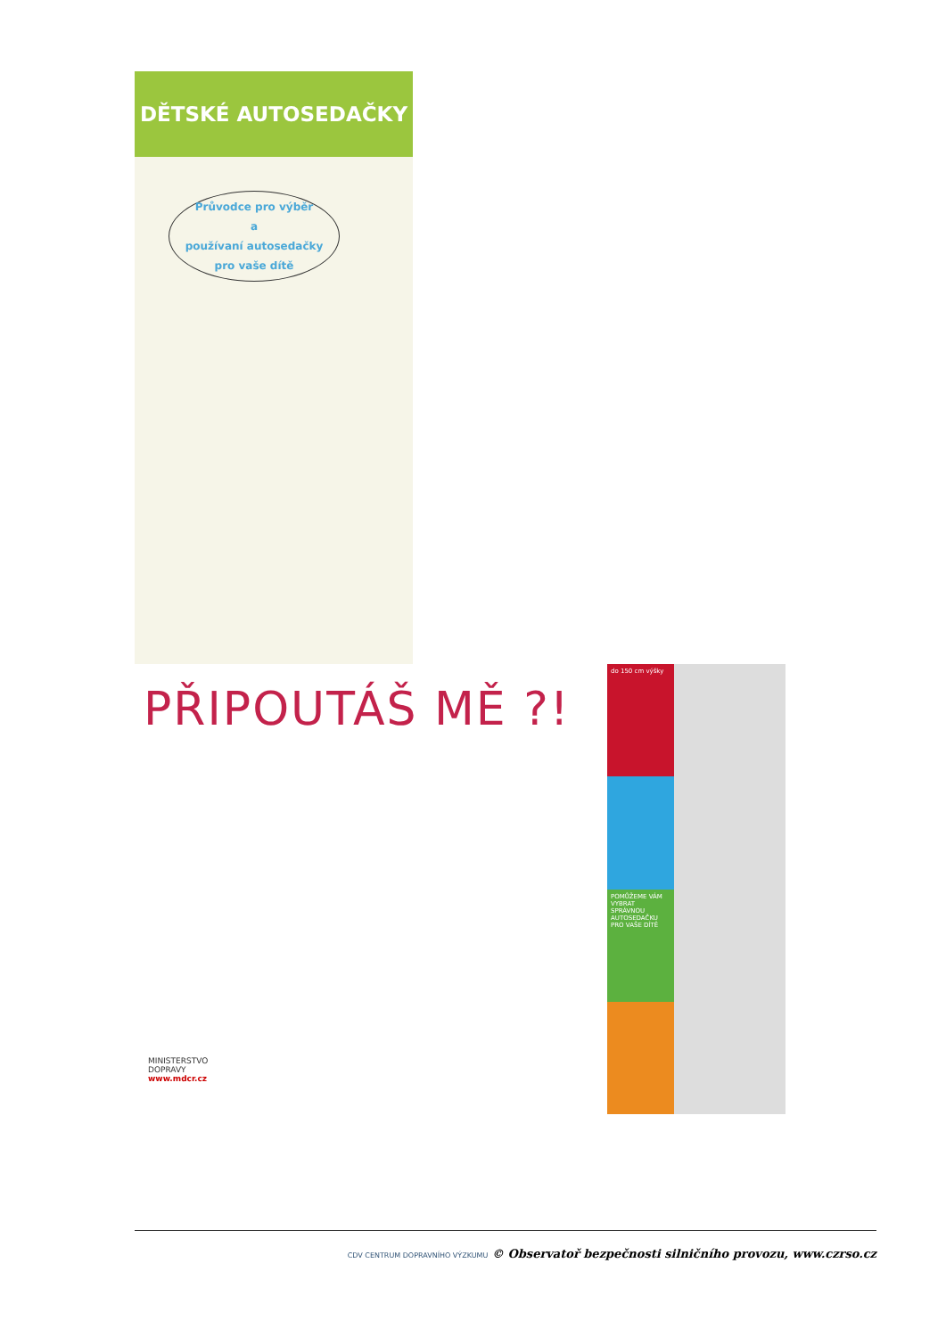DĚTSKÉ AUTOSEDAČKY
Průvodce pro výběr
a
používaní autosedačky
pro vaše dítě
PŘIPOUTÁŠ MĚ ?!
MINISTERSTVO
DOPRAVY
www.mdcr.cz
do 150 cm výšky
POMŮŽEME VÁM VYBRAT SPRÁVNOU AUTOSEDAČKU PRO VAŠE DÍTĚ
CDV CENTRUM DOPRAVNÍHO VÝZKUMU © Observatoř bezpečnosti silničního provozu, www.czrso.cz